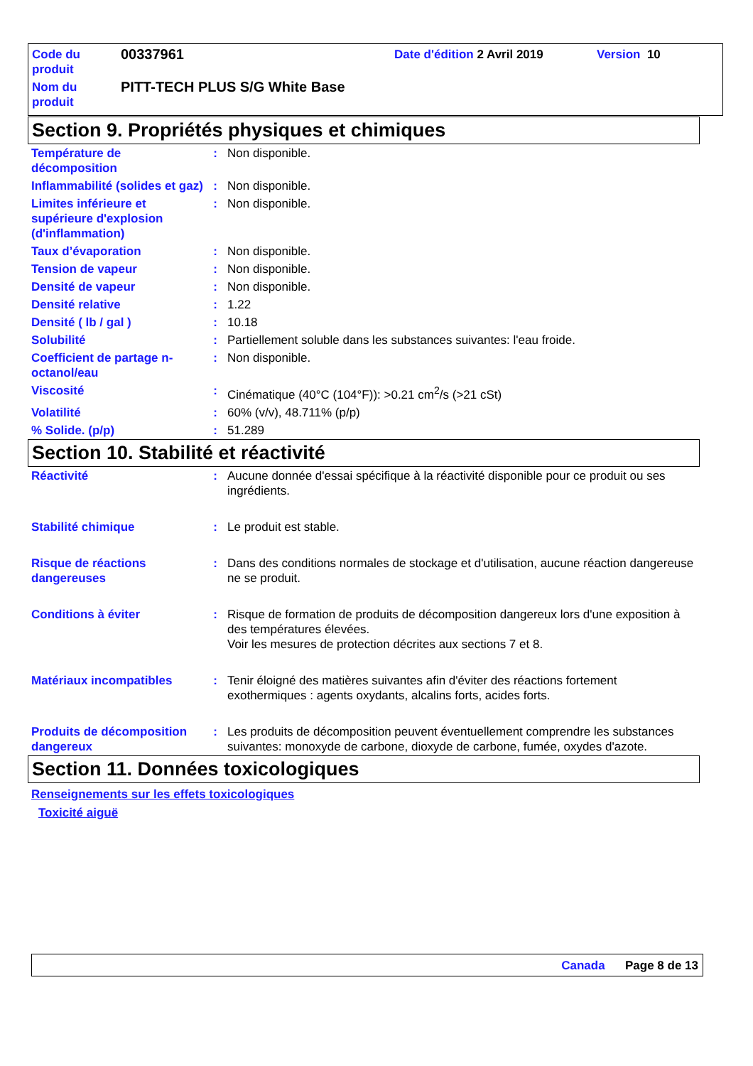| Code du produit | 00337961 | Date d'édition 2 Avril 2019 | Version 10 |
| Nom du produit | PITT-TECH PLUS S/G White Base | | |
Section 9. Propriétés physiques et chimiques
| Température de décomposition | : | Non disponible. |
| Inflammabilité (solides et gaz) | : | Non disponible. |
| Limites inférieure et supérieure d'explosion (d'inflammation) | : | Non disponible. |
| Taux d’évaporation | : | Non disponible. |
| Tension de vapeur | : | Non disponible. |
| Densité de vapeur | : | Non disponible. |
| Densité relative | : | 1.22 |
| Densité ( lb / gal ) | : | 10.18 |
| Solubilité | : | Partiellement soluble dans les substances suivantes: l'eau froide. |
| Coefficient de partage n-octanol/eau | : | Non disponible. |
| Viscosité | : | Cinématique (40°C (104°F)): >0.21 cm<sup>2</sup>/s (>21 cSt) |
| Volatilité | : | 60% (v/v), 48.711% (p/p) |
| % Solide. (p/p) | : | 51.289 |
Section 10. Stabilité et réactivité
| Réactivité | : | Aucune donnée d'essai spécifique à la réactivité disponible pour ce produit ou ses ingrédients. |
| Stabilité chimique | : | Le produit est stable. |
| Risque de réactions dangereuses | : | Dans des conditions normales de stockage et d'utilisation, aucune réaction dangereuse ne se produit. |
| Conditions à éviter | : | Risque de formation de produits de décomposition dangereux lors d'une exposition à des températures élevées. Voir les mesures de protection décrites aux sections 7 et 8. |
| Matériaux incompatibles | : | Tenir éloigné des matières suivantes afin d'éviter des réactions fortement exothermiques : agents oxydants, alcalins forts, acides forts. |
| Produits de décomposition dangereux | : | Les produits de décomposition peuvent éventuellement comprendre les substances suivantes: monoxyde de carbone, dioxyde de carbone, fumée, oxydes d'azote. |
Section 11. Données toxicologiques
Renseignements sur les effets toxicologiques
Toxicité aiguë
Canada Page 8 de 13